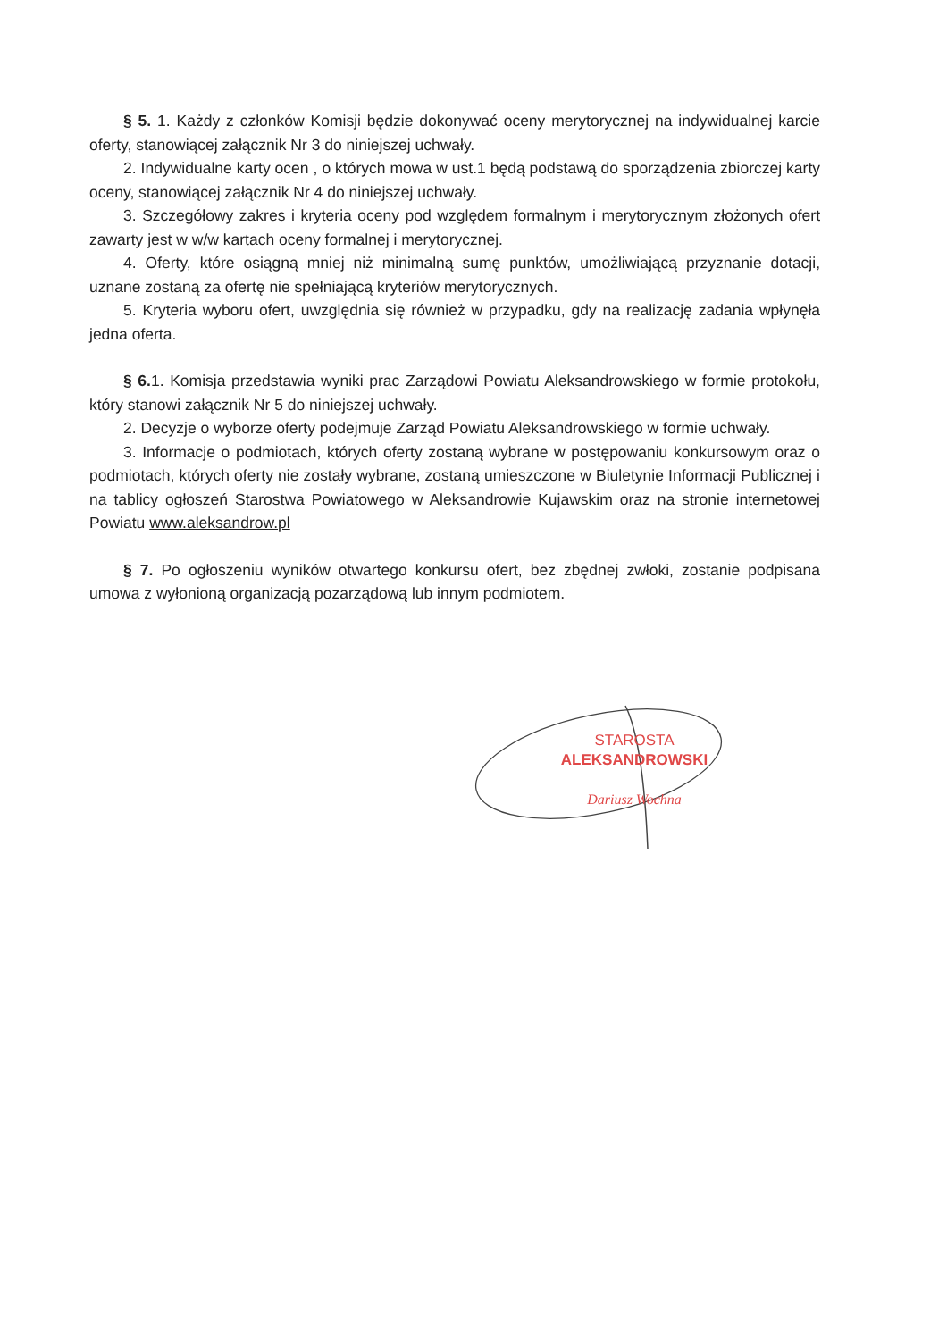§ 5. 1. Każdy z członków Komisji będzie dokonywać oceny merytorycznej na indywidualnej karcie oferty, stanowiącej załącznik Nr 3 do niniejszej uchwały.
2. Indywidualne karty ocen , o których mowa w ust.1 będą podstawą do sporządzenia zbiorczej karty oceny, stanowiącej załącznik Nr 4 do niniejszej uchwały.
3. Szczegółowy zakres i kryteria oceny pod względem formalnym i merytorycznym złożonych ofert zawarty jest w w/w kartach oceny formalnej i merytorycznej.
4. Oferty, które osiągną mniej niż minimalną sumę punktów, umożliwiającą przyznanie dotacji, uznane zostaną za ofertę nie spełniającą kryteriów merytorycznych.
5. Kryteria wyboru ofert, uwzględnia się również w przypadku, gdy na realizację zadania wpłynęła jedna oferta.
§ 6. 1. Komisja przedstawia wyniki prac Zarządowi Powiatu Aleksandrowskiego w formie protokołu, który stanowi załącznik Nr 5 do niniejszej uchwały.
2. Decyzje o wyborze oferty podejmuje Zarząd Powiatu Aleksandrowskiego w formie uchwały.
3. Informacje o podmiotach, których oferty zostaną wybrane w postępowaniu konkursowym oraz o podmiotach, których oferty nie zostały wybrane, zostaną umieszczone w Biuletynie Informacji Publicznej i na tablicy ogłoszeń Starostwa Powiatowego w Aleksandrowie Kujawskim oraz na stronie internetowej Powiatu www.aleksandrow.pl
§ 7. Po ogłoszeniu wyników otwartego konkursu ofert, bez zbędnej zwłoki, zostanie podpisana umowa z wyłonioną organizacją pozarządową lub innym podmiotem.
STAROSTA
ALEKSANDROWSKI
Dariusz Wochna